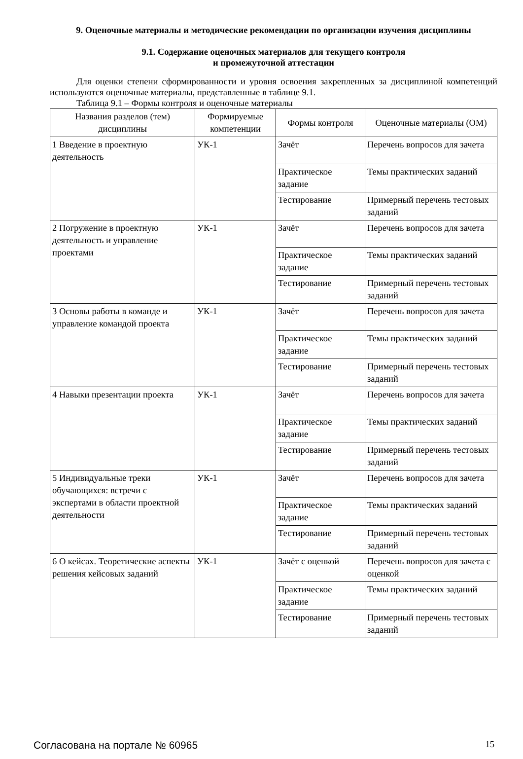9. Оценочные материалы и методические рекомендации по организации изучения дисциплины
9.1. Содержание оценочных материалов для текущего контроля
и промежуточной аттестации
Для оценки степени сформированности и уровня освоения закрепленных за дисциплиной компетенций используются оценочные материалы, представленные в таблице 9.1.
Таблица 9.1 – Формы контроля и оценочные материалы
| Названия разделов (тем) дисциплины | Формируемые компетенции | Формы контроля | Оценочные материалы (ОМ) |
| --- | --- | --- | --- |
| 1 Введение в проектную деятельность | УК-1 | Зачёт | Перечень вопросов для зачета |
| | | Практическое задание | Темы практических заданий |
| | | Тестирование | Примерный перечень тестовых заданий |
| 2 Погружение в проектную деятельность и управление проектами | УК-1 | Зачёт | Перечень вопросов для зачета |
| | | Практическое задание | Темы практических заданий |
| | | Тестирование | Примерный перечень тестовых заданий |
| 3 Основы работы в команде и управление командой проекта | УК-1 | Зачёт | Перечень вопросов для зачета |
| | | Практическое задание | Темы практических заданий |
| | | Тестирование | Примерный перечень тестовых заданий |
| 4 Навыки презентации проекта | УК-1 | Зачёт | Перечень вопросов для зачета |
| | | Практическое задание | Темы практических заданий |
| | | Тестирование | Примерный перечень тестовых заданий |
| 5 Индивидуальные треки обучающихся: встречи с экспертами в области проектной деятельности | УК-1 | Зачёт | Перечень вопросов для зачета |
| | | Практическое задание | Темы практических заданий |
| | | Тестирование | Примерный перечень тестовых заданий |
| 6 О кейсах. Теоретические аспекты решения кейсовых заданий | УК-1 | Зачёт с оценкой | Перечень вопросов для зачета с оценкой |
| | | Практическое задание | Темы практических заданий |
| | | Тестирование | Примерный перечень тестовых заданий |
Согласована на портале № 60965 15